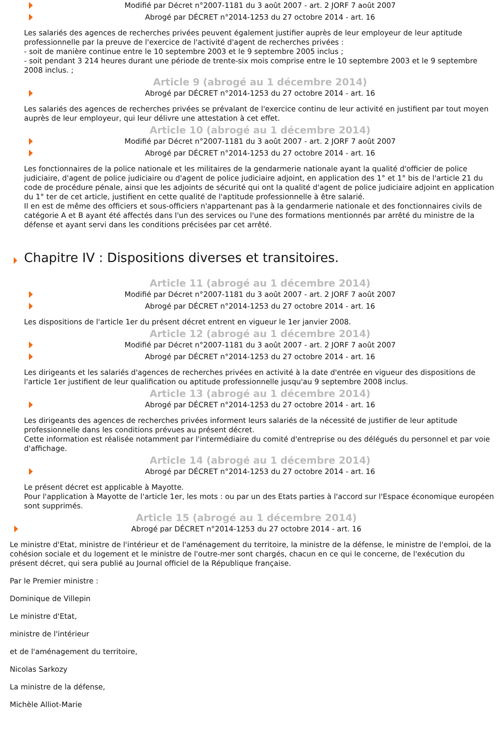Modifié par Décret n°2007-1181 du 3 août 2007 - art. 2 JORF 7 août 2007
Abrogé par DÉCRET n°2014-1253 du 27 octobre 2014 - art. 16
Les salariés des agences de recherches privées peuvent également justifier auprès de leur employeur de leur aptitude professionnelle par la preuve de l'exercice de l'activité d'agent de recherches privées :
- soit de manière continue entre le 10 septembre 2003 et le 9 septembre 2005 inclus ;
- soit pendant 3 214 heures durant une période de trente-six mois comprise entre le 10 septembre 2003 et le 9 septembre 2008 inclus. ;
Article 9 (abrogé au 1 décembre 2014)
Abrogé par DÉCRET n°2014-1253 du 27 octobre 2014 - art. 16
Les salariés des agences de recherches privées se prévalant de l'exercice continu de leur activité en justifient par tout moyen auprès de leur employeur, qui leur délivre une attestation à cet effet.
Article 10 (abrogé au 1 décembre 2014)
Modifié par Décret n°2007-1181 du 3 août 2007 - art. 2 JORF 7 août 2007
Abrogé par DÉCRET n°2014-1253 du 27 octobre 2014 - art. 16
Les fonctionnaires de la police nationale et les militaires de la gendarmerie nationale ayant la qualité d'officier de police judiciaire, d'agent de police judiciaire ou d'agent de police judiciaire adjoint, en application des 1° et 1° bis de l'article 21 du code de procédure pénale, ainsi que les adjoints de sécurité qui ont la qualité d'agent de police judiciaire adjoint en application du 1° ter de cet article, justifient en cette qualité de l'aptitude professionnelle à être salarié.
Il en est de même des officiers et sous-officiers n'appartenant pas à la gendarmerie nationale et des fonctionnaires civils de catégorie A et B ayant été affectés dans l'un des services ou l'une des formations mentionnés par arrêté du ministre de la défense et ayant servi dans les conditions précisées par cet arrêté.
Chapitre IV : Dispositions diverses et transitoires.
Article 11 (abrogé au 1 décembre 2014)
Modifié par Décret n°2007-1181 du 3 août 2007 - art. 2 JORF 7 août 2007
Abrogé par DÉCRET n°2014-1253 du 27 octobre 2014 - art. 16
Les dispositions de l'article 1er du présent décret entrent en vigueur le 1er janvier 2008.
Article 12 (abrogé au 1 décembre 2014)
Modifié par Décret n°2007-1181 du 3 août 2007 - art. 2 JORF 7 août 2007
Abrogé par DÉCRET n°2014-1253 du 27 octobre 2014 - art. 16
Les dirigeants et les salariés d'agences de recherches privées en activité à la date d'entrée en vigueur des dispositions de l'article 1er justifient de leur qualification ou aptitude professionnelle jusqu'au 9 septembre 2008 inclus.
Article 13 (abrogé au 1 décembre 2014)
Abrogé par DÉCRET n°2014-1253 du 27 octobre 2014 - art. 16
Les dirigeants des agences de recherches privées informent leurs salariés de la nécessité de justifier de leur aptitude professionnelle dans les conditions prévues au présent décret.
Cette information est réalisée notamment par l'intermédiaire du comité d'entreprise ou des délégués du personnel et par voie d'affichage.
Article 14 (abrogé au 1 décembre 2014)
Abrogé par DÉCRET n°2014-1253 du 27 octobre 2014 - art. 16
Le présent décret est applicable à Mayotte.
Pour l'application à Mayotte de l'article 1er, les mots : ou par un des Etats parties à l'accord sur l'Espace économique européen sont supprimés.
Article 15 (abrogé au 1 décembre 2014)
Abrogé par DÉCRET n°2014-1253 du 27 octobre 2014 - art. 16
Le ministre d'Etat, ministre de l'intérieur et de l'aménagement du territoire, la ministre de la défense, le ministre de l'emploi, de la cohésion sociale et du logement et le ministre de l'outre-mer sont chargés, chacun en ce qui le concerne, de l'exécution du présent décret, qui sera publié au Journal officiel de la République française.
Par le Premier ministre :
Dominique de Villepin
Le ministre d'Etat,
ministre de l'intérieur
et de l'aménagement du territoire,
Nicolas Sarkozy
La ministre de la défense,
Michèle Alliot-Marie